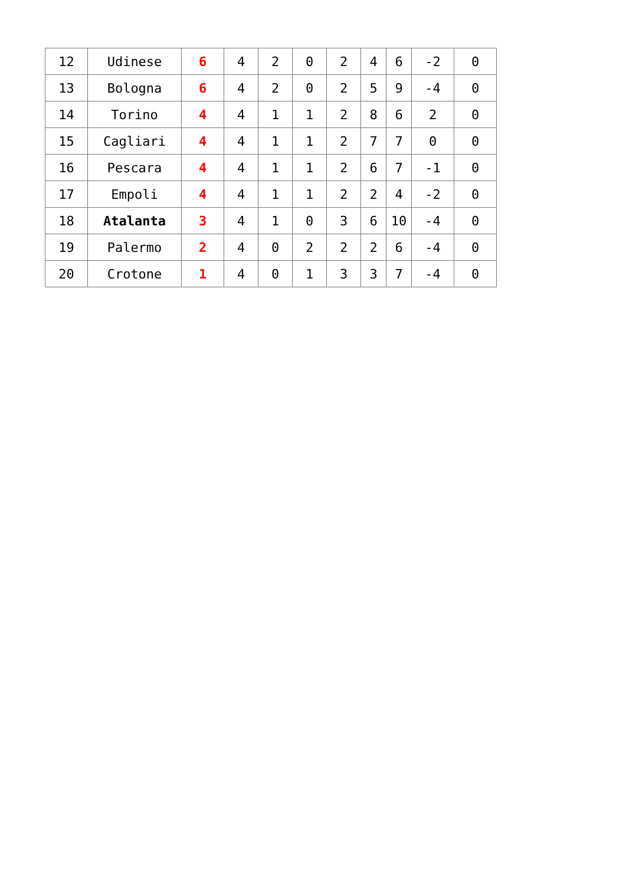| 12 | Udinese | 6 | 4 | 2 | 0 | 2 | 4 | 6 | -2 | 0 |
| 13 | Bologna | 6 | 4 | 2 | 0 | 2 | 5 | 9 | -4 | 0 |
| 14 | Torino | 4 | 4 | 1 | 1 | 2 | 8 | 6 | 2 | 0 |
| 15 | Cagliari | 4 | 4 | 1 | 1 | 2 | 7 | 7 | 0 | 0 |
| 16 | Pescara | 4 | 4 | 1 | 1 | 2 | 6 | 7 | -1 | 0 |
| 17 | Empoli | 4 | 4 | 1 | 1 | 2 | 2 | 4 | -2 | 0 |
| 18 | Atalanta | 3 | 4 | 1 | 0 | 3 | 6 | 10 | -4 | 0 |
| 19 | Palermo | 2 | 4 | 0 | 2 | 2 | 2 | 6 | -4 | 0 |
| 20 | Crotone | 1 | 4 | 0 | 1 | 3 | 3 | 7 | -4 | 0 |